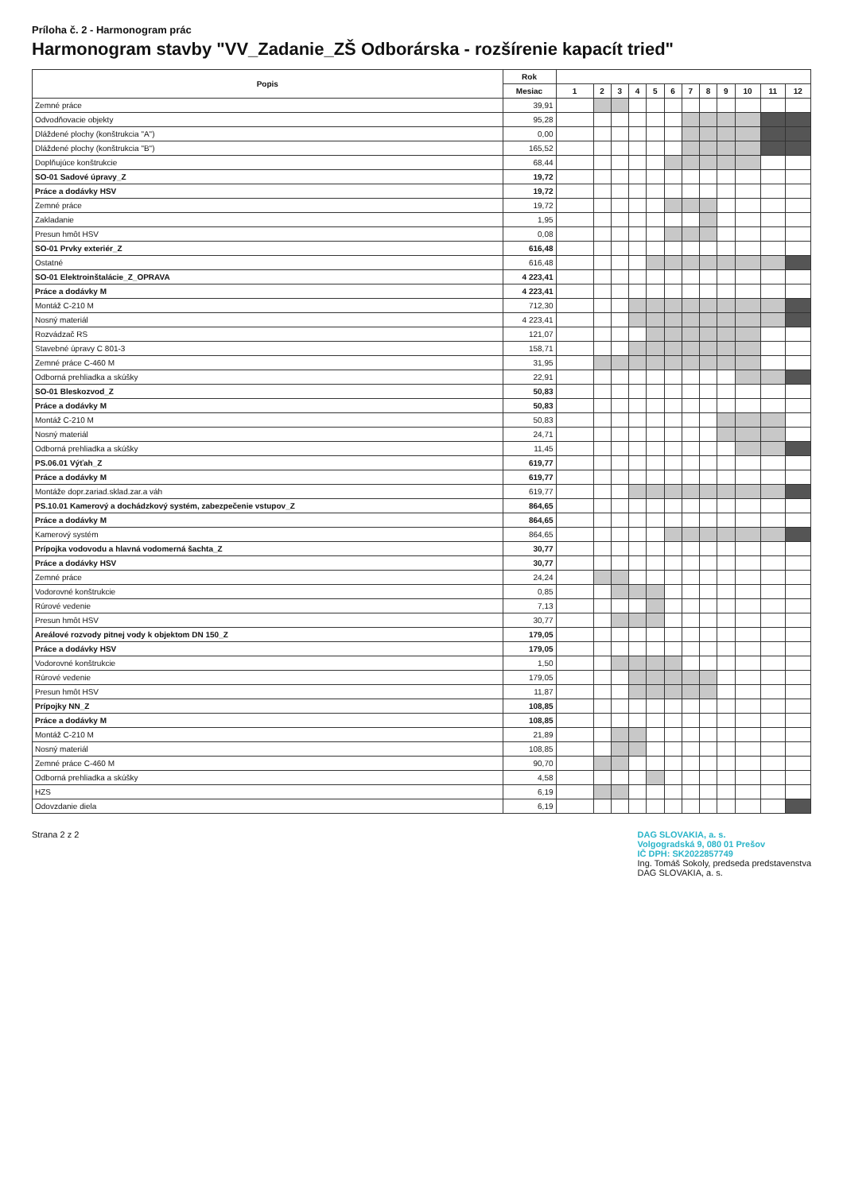Príloha č. 2 - Harmonogram prác
Harmonogram stavby "VV_Zadanie_ZŠ Odborárska - rozšírenie kapacít tried"
| Popis | Rok | | | | | | | | | | | | |
| --- | --- | --- | --- | --- | --- | --- | --- | --- | --- | --- | --- | --- | --- |
| | Mesiac | 1 | 2 | 3 | 4 | 5 | 6 | 7 | 8 | 9 | 10 | 11 | 12 |
| Zemné práce | 39,91 | | | | | | | | | | | | |
| Odvodňovacie objekty | 95,28 | | | | | | | | | | | | |
| Dláždené plochy (konštrukcia "A") | 0,00 | | | | | | | | | | | | |
| Dláždené plochy (konštrukcia "B") | 165,52 | | | | | | | | | | | | |
| Doplňujúce konštrukcie | 68,44 | | | | | | | | | | | | |
| SO-01 Sadové úpravy_Z | 19,72 | | | | | | | | | | | | |
| Práce a dodávky HSV | 19,72 | | | | | | | | | | | | |
| Zemné práce | 19,72 | | | | | | | | | | | | |
| Zakladanie | 1,95 | | | | | | | | | | | | |
| Presun hmôt HSV | 0,08 | | | | | | | | | | | | |
| SO-01 Prvky exteriér_Z | 616,48 | | | | | | | | | | | | |
| Ostatné | 616,48 | | | | | | | | | | | | |
| SO-01 Elektroinštalácie_Z_OPRAVA | 4 223,41 | | | | | | | | | | | | |
| Práce a dodávky M | 4 223,41 | | | | | | | | | | | | |
| Montáž C-210 M | 712,30 | | | | | | | | | | | | |
| Nosný materiál | 4 223,41 | | | | | | | | | | | | |
| Rozvádzač RS | 121,07 | | | | | | | | | | | | |
| Stavebné úpravy C 801-3 | 158,71 | | | | | | | | | | | | |
| Zemné práce C-460 M | 31,95 | | | | | | | | | | | | |
| Odborná prehliadka a skúšky | 22,91 | | | | | | | | | | | | |
| SO-01 Bleskozvod_Z | 50,83 | | | | | | | | | | | | |
| Práce a dodávky M | 50,83 | | | | | | | | | | | | |
| Montáž C-210 M | 50,83 | | | | | | | | | | | | |
| Nosný materiál | 24,71 | | | | | | | | | | | | |
| Odborná prehliadka a skúšky | 11,45 | | | | | | | | | | | | |
| PS.06.01 Výťah_Z | 619,77 | | | | | | | | | | | | |
| Práce a dodávky M | 619,77 | | | | | | | | | | | | |
| Montáže dopr.zariad.sklad.zar.a váh | 619,77 | | | | | | | | | | | | |
| PS.10.01 Kamerový a dochádzkový systém, zabezpečenie vstupov_Z | 864,65 | | | | | | | | | | | | |
| Práce a dodávky M | 864,65 | | | | | | | | | | | | |
| Kamerový systém | 864,65 | | | | | | | | | | | | |
| Prípojka vodovodu a hlavná vodomerná šachta_Z | 30,77 | | | | | | | | | | | | |
| Práce a dodávky HSV | 30,77 | | | | | | | | | | | | |
| Zemné práce | 24,24 | | | | | | | | | | | | |
| Vodorovné konštrukcie | 0,85 | | | | | | | | | | | | |
| Rúrové vedenie | 7,13 | | | | | | | | | | | | |
| Presun hmôt HSV | 30,77 | | | | | | | | | | | | |
| Areálové rozvody pitnej vody k objektom DN 150_Z | 179,05 | | | | | | | | | | | | |
| Práce a dodávky HSV | 179,05 | | | | | | | | | | | | |
| Vodorovné konštrukcie | 1,50 | | | | | | | | | | | | |
| Rúrové vedenie | 179,05 | | | | | | | | | | | | |
| Presun hmôt HSV | 11,87 | | | | | | | | | | | | |
| Prípojky NN_Z | 108,85 | | | | | | | | | | | | |
| Práce a dodávky M | 108,85 | | | | | | | | | | | | |
| Montáž C-210 M | 21,89 | | | | | | | | | | | | |
| Nosný materiál | 108,85 | | | | | | | | | | | | |
| Zemné práce C-460 M | 90,70 | | | | | | | | | | | | |
| Odborná prehliadka a skúšky | 4,58 | | | | | | | | | | | | |
| HZS | 6,19 | | | | | | | | | | | | |
| Odovzdanie diela | 6,19 | | | | | | | | | | | | |
Strana 2 z 2 DAG SLOVAKIA, a. s.
Volgogradská 9, 080 01 Prešov
IČ DPH: SK2022857749
Ing. Tomáš Sokoly, predseda predstavenstva
DAG SLOVAKIA, a. s.